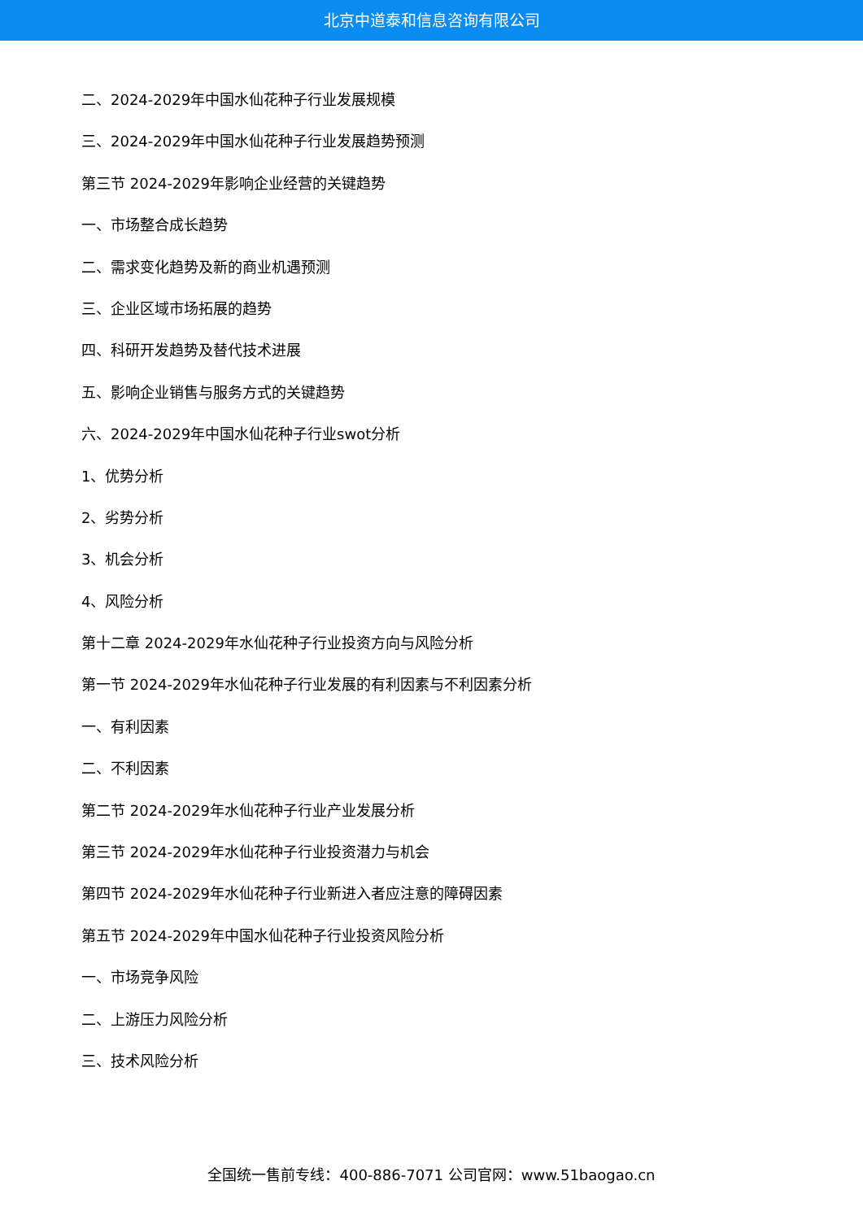北京中道泰和信息咨询有限公司
二、2024-2029年中国水仙花种子行业发展规模
三、2024-2029年中国水仙花种子行业发展趋势预测
第三节 2024-2029年影响企业经营的关键趋势
一、市场整合成长趋势
二、需求变化趋势及新的商业机遇预测
三、企业区域市场拓展的趋势
四、科研开发趋势及替代技术进展
五、影响企业销售与服务方式的关键趋势
六、2024-2029年中国水仙花种子行业swot分析
1、优势分析
2、劣势分析
3、机会分析
4、风险分析
第十二章 2024-2029年水仙花种子行业投资方向与风险分析
第一节 2024-2029年水仙花种子行业发展的有利因素与不利因素分析
一、有利因素
二、不利因素
第二节 2024-2029年水仙花种子行业产业发展分析
第三节 2024-2029年水仙花种子行业投资潜力与机会
第四节 2024-2029年水仙花种子行业新进入者应注意的障碍因素
第五节 2024-2029年中国水仙花种子行业投资风险分析
一、市场竞争风险
二、上游压力风险分析
三、技术风险分析
全国统一售前专线：400-886-7071 公司官网：www.51baogao.cn